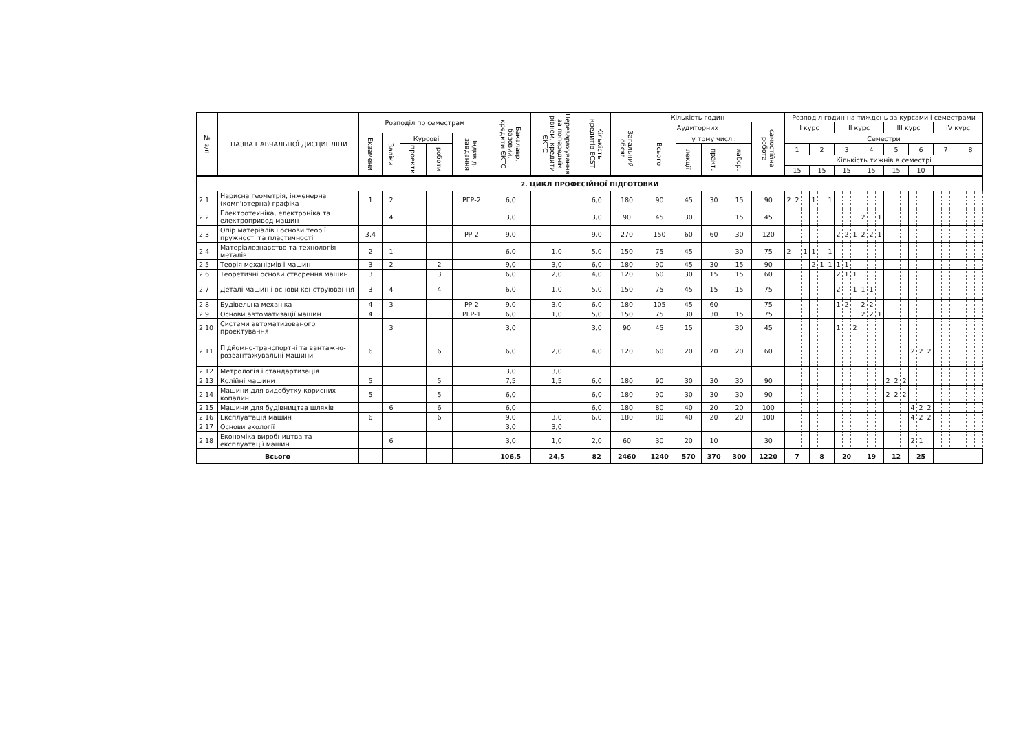| № з/п | НАЗВА НАВЧАЛЬНОЇ ДИСЦИПЛІНИ | Розподіл по семестрам | | | | | Бакалавр, базовий, кредити ЄКТС | Перезарахування за попереднім рівнем, кредити ЄКТС | Кількість кредитів ECST | Кількість годин | | | | | | Розподіл годин на тиждень за курсами і семестрами | | | | | | | | | | | | | | | | | | | | | | | |
| --- | --- | --- | --- | --- | --- | --- | --- | --- | --- | --- | --- | --- | --- | --- | --- | --- | --- | --- | --- | --- | --- | --- | --- | --- | --- | --- | --- | --- | --- | --- | --- | --- | --- | --- | --- | --- | --- | --- | --- |
| | | | | | | | | | | Загальний обсяг | Аудиторних | | | | самостійна робота | І курс | | | | | | ІІ курс | | | | | | ІІІ курс | | | | | | IV курс | | | | | |
| | | Екзамени | Заліки | Курсові | | Індивід. завдання | | | | | Всього | у тому числі: | | | | Семестри | | | | | | | | | | | | | | | | | | | | | | | |
| | | | | проекти | роботи | | | | | | | лекції | практ. | лабор. | | 1 | | | 2 | | | 3 | | | 4 | | | 5 | | | 6 | | | 7 | | | 8 | | |
| | | | | | | | | | | | | | | | | Кількість тижнів в семестрі | | | | | | | | | | | | | | | | | | | | | | | |
| | | | | | | | | | | | | | | | | 15 | | | 15 | | | 15 | | | 15 | | | 15 | | | 10 | | | | | | | | |
| 2. ЦИКЛ ПРОФЕСІЙНОЇ ПІДГОТОВКИ | | | | | | | | | | | | | | | | | | | | | | | | | | | | | | | | | | | | | | | |
| 2.1 | Нарисна геометрія, інженерна (комп'ютерна) графіка | 1 | 2 | | | РГР-2 | 6,0 | | 6,0 | 180 | 90 | 45 | 30 | 15 | 90 | 2 | 2 | | 1 | | 1 | | | | | | | | | | | | | | | | | | |
| 2.2 | Електротехніка, електроніка та електропривод машин | | 4 | | | | 3,0 | | 3,0 | 90 | 45 | 30 | | 15 | 45 | | | | | | | | | | 2 | | 1 | | | | | | | | | | | | |
| 2.3 | Опір матеріалів і основи теорії пружності та пластичності | 3,4 | | | | РР-2 | 9,0 | | 9,0 | 270 | 150 | 60 | 60 | 30 | 120 | | | | | | | 2 | 2 | 1 | 2 | 2 | 1 | | | | | | | | | | | | |
| 2.4 | Матеріалознавство та технологія металів | 2 | 1 | | | | 6,0 | 1,0 | 5,0 | 150 | 75 | 45 | | 30 | 75 | 2 | | 1 | 1 | | 1 | | | | | | | | | | | | | | | | | | |
| 2.5 | Теорія механізмів і машин | 3 | 2 | | 2 | | 9,0 | 3,0 | 6,0 | 180 | 90 | 45 | 30 | 15 | 90 | | | | 2 | 1 | 1 | 1 | 1 | | | | | | | | | | | | | | | | |
| 2.6 | Теоретичні основи створення машин | 3 | | | 3 | | 6,0 | 2,0 | 4,0 | 120 | 60 | 30 | 15 | 15 | 60 | | | | | | | 2 | 1 | 1 | | | | | | | | | | | | | | | |
| 2.7 | Деталі машин і основи конструювання | 3 | 4 | | 4 | | 6,0 | 1,0 | 5,0 | 150 | 75 | 45 | 15 | 15 | 75 | | | | | | | 2 | | 1 | 1 | 1 | | | | | | | | | | | | | |
| 2.8 | Будівельна механіка | 4 | 3 | | | РР-2 | 9,0 | 3,0 | 6,0 | 180 | 105 | 45 | 60 | | 75 | | | | | | | 1 | 2 | | 2 | 2 | | | | | | | | | | | | | |
| 2.9 | Основи автоматизації машин | 4 | | | | РГР-1 | 6,0 | 1,0 | 5,0 | 150 | 75 | 30 | 30 | 15 | 75 | | | | | | | | | | 2 | 2 | 1 | | | | | | | | | | | | |
| 2.10 | Системи автоматизованого проектування | | 3 | | | | 3,0 | | 3,0 | 90 | 45 | 15 | | 30 | 45 | | | | | | | 1 | | 2 | | | | | | | | | | | | | | | |
| 2.11 | Підйомно-транспортні та вантажно-розвантажувальні машини | 6 | | | 6 | | 6,0 | 2,0 | 4,0 | 120 | 60 | 20 | 20 | 20 | 60 | | | | | | | | | | | | | | | | 2 | 2 | 2 | | | | | | |
| 2.12 | Метрологія і стандартизація | | | | | | 3,0 | 3,0 | | | | | | | | | | | | | | | | | | | | | | | | | | | | | | | |
| 2.13 | Колійні машини | 5 | | | 5 | | 7,5 | 1,5 | 6,0 | 180 | 90 | 30 | 30 | 30 | 90 | | | | | | | | | | | | | 2 | 2 | 2 | | | | | | | | | |
| 2.14 | Машини для видобутку корисних копалин | 5 | | | 5 | | 6,0 | | 6,0 | 180 | 90 | 30 | 30 | 30 | 90 | | | | | | | | | | | | | 2 | 2 | 2 | | | | | | | | | |
| 2.15 | Машини для будівництва шляхів | | 6 | | 6 | | 6,0 | | 6,0 | 180 | 80 | 40 | 20 | 20 | 100 | | | | | | | | | | | | | | | | 4 | 2 | 2 | | | | | | |
| 2.16 | Експлуатація машин | 6 | | | 6 | | 9,0 | 3,0 | 6,0 | 180 | 80 | 40 | 20 | 20 | 100 | | | | | | | | | | | | | | | | 4 | 2 | 2 | | | | | | |
| 2.17 | Основи екології | | | | | | 3,0 | 3,0 | | | | | | | | | | | | | | | | | | | | | | | | | | | | | | | |
| 2.18 | Економіка виробництва та експлуатації машин | | 6 | | | | 3,0 | 1,0 | 2,0 | 60 | 30 | 20 | 10 | | 30 | | | | | | | | | | | | | | | | 2 | 1 | | | | | | | |
| Всього | | | | | | | 106,5 | 24,5 | 82 | 2460 | 1240 | 570 | 370 | 300 | 1220 | 7 | | | 8 | | | 20 | | | 19 | | | 12 | | | 25 | | | | | | | | |